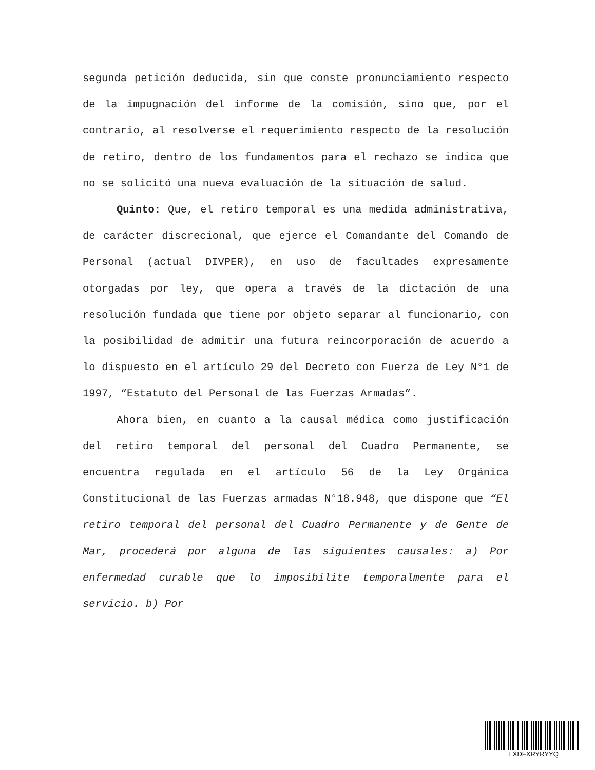segunda petición deducida, sin que conste pronunciamiento respecto de la impugnación del informe de la comisión, sino que, por el contrario, al resolverse el requerimiento respecto de la resolución de retiro, dentro de los fundamentos para el rechazo se indica que no se solicitó una nueva evaluación de la situación de salud.
Quinto: Que, el retiro temporal es una medida administrativa, de carácter discrecional, que ejerce el Comandante del Comando de Personal (actual DIVPER), en uso de facultades expresamente otorgadas por ley, que opera a través de la dictación de una resolución fundada que tiene por objeto separar al funcionario, con la posibilidad de admitir una futura reincorporación de acuerdo a lo dispuesto en el artículo 29 del Decreto con Fuerza de Ley N°1 de 1997, “Estatuto del Personal de las Fuerzas Armadas”.
Ahora bien, en cuanto a la causal médica como justificación del retiro temporal del personal del Cuadro Permanente, se encuentra regulada en el artículo 56 de la Ley Orgánica Constitucional de las Fuerzas armadas N°18.948, que dispone que “El retiro temporal del personal del Cuadro Permanente y de Gente de Mar, procederá por alguna de las siguientes causales: a) Por enfermedad curable que lo imposibilite temporalmente para el servicio. b) Por
EXDFXRYRYYQ